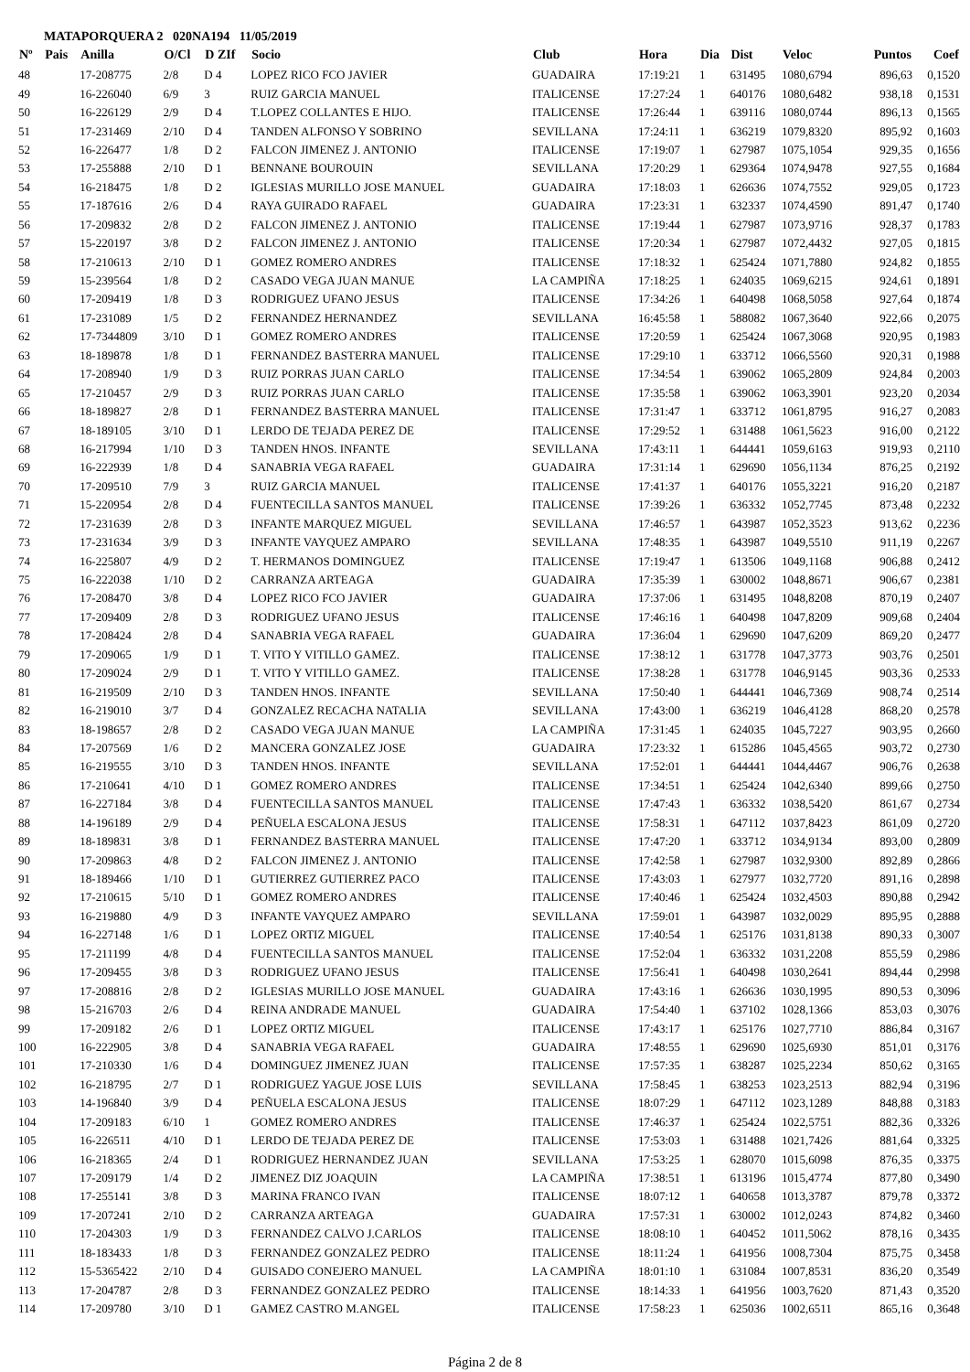MATAPORQUERA 2 020NA194 11/05/2019
| Nº | Pais | Anilla | O/Cl | D ZIf | Socio | Club | Hora | Dia | Dist | Veloc | Puntos | Coef |
| --- | --- | --- | --- | --- | --- | --- | --- | --- | --- | --- | --- | --- |
| 48 | | 17-208775 | 2/8 | D 4 | LOPEZ RICO FCO JAVIER | GUADAIRA | 17:19:21 | 1 | 631495 | 1080,6794 | 896,63 | 0,1520 |
| 49 | | 16-226040 | 6/9 | 3 | RUIZ GARCIA MANUEL | ITALICENSE | 17:27:24 | 1 | 640176 | 1080,6482 | 938,18 | 0,1531 |
| 50 | | 16-226129 | 2/9 | D 4 | T.LOPEZ COLLANTES E HIJO. | ITALICENSE | 17:26:44 | 1 | 639116 | 1080,0744 | 896,13 | 0,1565 |
| 51 | | 17-231469 | 2/10 | D 4 | TANDEN ALFONSO Y SOBRINO | SEVILLANA | 17:24:11 | 1 | 636219 | 1079,8320 | 895,92 | 0,1603 |
| 52 | | 16-226477 | 1/8 | D 2 | FALCON JIMENEZ J. ANTONIO | ITALICENSE | 17:19:07 | 1 | 627987 | 1075,1054 | 929,35 | 0,1656 |
| 53 | | 17-255888 | 2/10 | D 1 | BENNANE BOUROUIN | SEVILLANA | 17:20:29 | 1 | 629364 | 1074,9478 | 927,55 | 0,1684 |
| 54 | | 16-218475 | 1/8 | D 2 | IGLESIAS MURILLO JOSE MANUEL | GUADAIRA | 17:18:03 | 1 | 626636 | 1074,7552 | 929,05 | 0,1723 |
| 55 | | 17-187616 | 2/6 | D 4 | RAYA GUIRADO RAFAEL | GUADAIRA | 17:23:31 | 1 | 632337 | 1074,4590 | 891,47 | 0,1740 |
| 56 | | 17-209832 | 2/8 | D 2 | FALCON JIMENEZ J. ANTONIO | ITALICENSE | 17:19:44 | 1 | 627987 | 1073,9716 | 928,37 | 0,1783 |
| 57 | | 15-220197 | 3/8 | D 2 | FALCON JIMENEZ J. ANTONIO | ITALICENSE | 17:20:34 | 1 | 627987 | 1072,4432 | 927,05 | 0,1815 |
| 58 | | 17-210613 | 2/10 | D 1 | GOMEZ ROMERO ANDRES | ITALICENSE | 17:18:32 | 1 | 625424 | 1071,7880 | 924,82 | 0,1855 |
| 59 | | 15-239564 | 1/8 | D 2 | CASADO VEGA JUAN MANUE | LA CAMPIÑA | 17:18:25 | 1 | 624035 | 1069,6215 | 924,61 | 0,1891 |
| 60 | | 17-209419 | 1/8 | D 3 | RODRIGUEZ UFANO JESUS | ITALICENSE | 17:34:26 | 1 | 640498 | 1068,5058 | 927,64 | 0,1874 |
| 61 | | 17-231089 | 1/5 | D 2 | FERNANDEZ HERNANDEZ | SEVILLANA | 16:45:58 | 1 | 588082 | 1067,3640 | 922,66 | 0,2075 |
| 62 | | 17-7344809 | 3/10 | D 1 | GOMEZ ROMERO ANDRES | ITALICENSE | 17:20:59 | 1 | 625424 | 1067,3068 | 920,95 | 0,1983 |
| 63 | | 18-189878 | 1/8 | D 1 | FERNANDEZ BASTERRA MANUEL | ITALICENSE | 17:29:10 | 1 | 633712 | 1066,5560 | 920,31 | 0,1988 |
| 64 | | 17-208940 | 1/9 | D 3 | RUIZ PORRAS JUAN CARLO | ITALICENSE | 17:34:54 | 1 | 639062 | 1065,2809 | 924,84 | 0,2003 |
| 65 | | 17-210457 | 2/9 | D 3 | RUIZ PORRAS JUAN CARLO | ITALICENSE | 17:35:58 | 1 | 639062 | 1063,3901 | 923,20 | 0,2034 |
| 66 | | 18-189827 | 2/8 | D 1 | FERNANDEZ BASTERRA MANUEL | ITALICENSE | 17:31:47 | 1 | 633712 | 1061,8795 | 916,27 | 0,2083 |
| 67 | | 18-189105 | 3/10 | D 1 | LERDO DE TEJADA PEREZ DE | ITALICENSE | 17:29:52 | 1 | 631488 | 1061,5623 | 916,00 | 0,2122 |
| 68 | | 16-217994 | 1/10 | D 3 | TANDEN HNOS. INFANTE | SEVILLANA | 17:43:11 | 1 | 644441 | 1059,6163 | 919,93 | 0,2110 |
| 69 | | 16-222939 | 1/8 | D 4 | SANABRIA VEGA RAFAEL | GUADAIRA | 17:31:14 | 1 | 629690 | 1056,1134 | 876,25 | 0,2192 |
| 70 | | 17-209510 | 7/9 | 3 | RUIZ GARCIA MANUEL | ITALICENSE | 17:41:37 | 1 | 640176 | 1055,3221 | 916,20 | 0,2187 |
| 71 | | 15-220954 | 2/8 | D 4 | FUENTECILLA SANTOS MANUEL | ITALICENSE | 17:39:26 | 1 | 636332 | 1052,7745 | 873,48 | 0,2232 |
| 72 | | 17-231639 | 2/8 | D 3 | INFANTE MARQUEZ MIGUEL | SEVILLANA | 17:46:57 | 1 | 643987 | 1052,3523 | 913,62 | 0,2236 |
| 73 | | 17-231634 | 3/9 | D 3 | INFANTE VAYQUEZ AMPARO | SEVILLANA | 17:48:35 | 1 | 643987 | 1049,5510 | 911,19 | 0,2267 |
| 74 | | 16-225807 | 4/9 | D 2 | T. HERMANOS DOMINGUEZ | ITALICENSE | 17:19:47 | 1 | 613506 | 1049,1168 | 906,88 | 0,2412 |
| 75 | | 16-222038 | 1/10 | D 2 | CARRANZA ARTEAGA | GUADAIRA | 17:35:39 | 1 | 630002 | 1048,8671 | 906,67 | 0,2381 |
| 76 | | 17-208470 | 3/8 | D 4 | LOPEZ RICO FCO JAVIER | GUADAIRA | 17:37:06 | 1 | 631495 | 1048,8208 | 870,19 | 0,2407 |
| 77 | | 17-209409 | 2/8 | D 3 | RODRIGUEZ UFANO JESUS | ITALICENSE | 17:46:16 | 1 | 640498 | 1047,8209 | 909,68 | 0,2404 |
| 78 | | 17-208424 | 2/8 | D 4 | SANABRIA VEGA RAFAEL | GUADAIRA | 17:36:04 | 1 | 629690 | 1047,6209 | 869,20 | 0,2477 |
| 79 | | 17-209065 | 1/9 | D 1 | T. VITO Y VITILLO GAMEZ. | ITALICENSE | 17:38:12 | 1 | 631778 | 1047,3773 | 903,76 | 0,2501 |
| 80 | | 17-209024 | 2/9 | D 1 | T. VITO Y VITILLO GAMEZ. | ITALICENSE | 17:38:28 | 1 | 631778 | 1046,9145 | 903,36 | 0,2533 |
| 81 | | 16-219509 | 2/10 | D 3 | TANDEN HNOS. INFANTE | SEVILLANA | 17:50:40 | 1 | 644441 | 1046,7369 | 908,74 | 0,2514 |
| 82 | | 16-219010 | 3/7 | D 4 | GONZALEZ RECACHA NATALIA | SEVILLANA | 17:43:00 | 1 | 636219 | 1046,4128 | 868,20 | 0,2578 |
| 83 | | 18-198657 | 2/8 | D 2 | CASADO VEGA JUAN MANUE | LA CAMPIÑA | 17:31:45 | 1 | 624035 | 1045,7227 | 903,95 | 0,2660 |
| 84 | | 17-207569 | 1/6 | D 2 | MANCERA GONZALEZ JOSE | GUADAIRA | 17:23:32 | 1 | 615286 | 1045,4565 | 903,72 | 0,2730 |
| 85 | | 16-219555 | 3/10 | D 3 | TANDEN HNOS. INFANTE | SEVILLANA | 17:52:01 | 1 | 644441 | 1044,4467 | 906,76 | 0,2638 |
| 86 | | 17-210641 | 4/10 | D 1 | GOMEZ ROMERO ANDRES | ITALICENSE | 17:34:51 | 1 | 625424 | 1042,6340 | 899,66 | 0,2750 |
| 87 | | 16-227184 | 3/8 | D 4 | FUENTECILLA SANTOS MANUEL | ITALICENSE | 17:47:43 | 1 | 636332 | 1038,5420 | 861,67 | 0,2734 |
| 88 | | 14-196189 | 2/9 | D 4 | PEÑUELA ESCALONA JESUS | ITALICENSE | 17:58:31 | 1 | 647112 | 1037,8423 | 861,09 | 0,2720 |
| 89 | | 18-189831 | 3/8 | D 1 | FERNANDEZ BASTERRA MANUEL | ITALICENSE | 17:47:20 | 1 | 633712 | 1034,9134 | 893,00 | 0,2809 |
| 90 | | 17-209863 | 4/8 | D 2 | FALCON JIMENEZ J. ANTONIO | ITALICENSE | 17:42:58 | 1 | 627987 | 1032,9300 | 892,89 | 0,2866 |
| 91 | | 18-189466 | 1/10 | D 1 | GUTIERREZ GUTIERREZ PACO | ITALICENSE | 17:43:03 | 1 | 627977 | 1032,7720 | 891,16 | 0,2898 |
| 92 | | 17-210615 | 5/10 | D 1 | GOMEZ ROMERO ANDRES | ITALICENSE | 17:40:46 | 1 | 625424 | 1032,4503 | 890,88 | 0,2942 |
| 93 | | 16-219880 | 4/9 | D 3 | INFANTE VAYQUEZ AMPARO | SEVILLANA | 17:59:01 | 1 | 643987 | 1032,0029 | 895,95 | 0,2888 |
| 94 | | 16-227148 | 1/6 | D 1 | LOPEZ ORTIZ MIGUEL | ITALICENSE | 17:40:54 | 1 | 625176 | 1031,8138 | 890,33 | 0,3007 |
| 95 | | 17-211199 | 4/8 | D 4 | FUENTECILLA SANTOS MANUEL | ITALICENSE | 17:52:04 | 1 | 636332 | 1031,2208 | 855,59 | 0,2986 |
| 96 | | 17-209455 | 3/8 | D 3 | RODRIGUEZ UFANO JESUS | ITALICENSE | 17:56:41 | 1 | 640498 | 1030,2641 | 894,44 | 0,2998 |
| 97 | | 17-208816 | 2/8 | D 2 | IGLESIAS MURILLO JOSE MANUEL | GUADAIRA | 17:43:16 | 1 | 626636 | 1030,1995 | 890,53 | 0,3096 |
| 98 | | 15-216703 | 2/6 | D 4 | REINA ANDRADE MANUEL | GUADAIRA | 17:54:40 | 1 | 637102 | 1028,1366 | 853,03 | 0,3076 |
| 99 | | 17-209182 | 2/6 | D 1 | LOPEZ ORTIZ MIGUEL | ITALICENSE | 17:43:17 | 1 | 625176 | 1027,7710 | 886,84 | 0,3167 |
| 100 | | 16-222905 | 3/8 | D 4 | SANABRIA VEGA RAFAEL | GUADAIRA | 17:48:55 | 1 | 629690 | 1025,6930 | 851,01 | 0,3176 |
| 101 | | 17-210330 | 1/6 | D 4 | DOMINGUEZ JIMENEZ JUAN | ITALICENSE | 17:57:35 | 1 | 638287 | 1025,2234 | 850,62 | 0,3165 |
| 102 | | 16-218795 | 2/7 | D 1 | RODRIGUEZ YAGUE JOSE LUIS | SEVILLANA | 17:58:45 | 1 | 638253 | 1023,2513 | 882,94 | 0,3196 |
| 103 | | 14-196840 | 3/9 | D 4 | PEÑUELA ESCALONA JESUS | ITALICENSE | 18:07:29 | 1 | 647112 | 1023,1289 | 848,88 | 0,3183 |
| 104 | | 17-209183 | 6/10 | 1 | GOMEZ ROMERO ANDRES | ITALICENSE | 17:46:37 | 1 | 625424 | 1022,5751 | 882,36 | 0,3326 |
| 105 | | 16-226511 | 4/10 | D 1 | LERDO DE TEJADA PEREZ DE | ITALICENSE | 17:53:03 | 1 | 631488 | 1021,7426 | 881,64 | 0,3325 |
| 106 | | 16-218365 | 2/4 | D 1 | RODRIGUEZ HERNANDEZ JUAN | SEVILLANA | 17:53:25 | 1 | 628070 | 1015,6098 | 876,35 | 0,3375 |
| 107 | | 17-209179 | 1/4 | D 2 | JIMENEZ DIZ JOAQUIN | LA CAMPIÑA | 17:38:51 | 1 | 613196 | 1015,4774 | 877,80 | 0,3490 |
| 108 | | 17-255141 | 3/8 | D 3 | MARINA FRANCO IVAN | ITALICENSE | 18:07:12 | 1 | 640658 | 1013,3787 | 879,78 | 0,3372 |
| 109 | | 17-207241 | 2/10 | D 2 | CARRANZA ARTEAGA | GUADAIRA | 17:57:31 | 1 | 630002 | 1012,0243 | 874,82 | 0,3460 |
| 110 | | 17-204303 | 1/9 | D 3 | FERNANDEZ CALVO J.CARLOS | ITALICENSE | 18:08:10 | 1 | 640452 | 1011,5062 | 878,16 | 0,3435 |
| 111 | | 18-183433 | 1/8 | D 3 | FERNANDEZ GONZALEZ PEDRO | ITALICENSE | 18:11:24 | 1 | 641956 | 1008,7304 | 875,75 | 0,3458 |
| 112 | | 15-5365422 | 2/10 | D 4 | GUISADO CONEJERO MANUEL | LA CAMPIÑA | 18:01:10 | 1 | 631084 | 1007,8531 | 836,20 | 0,3549 |
| 113 | | 17-204787 | 2/8 | D 3 | FERNANDEZ GONZALEZ PEDRO | ITALICENSE | 18:14:33 | 1 | 641956 | 1003,7620 | 871,43 | 0,3520 |
| 114 | | 17-209780 | 3/10 | D 1 | GAMEZ CASTRO M.ANGEL | ITALICENSE | 17:58:23 | 1 | 625036 | 1002,6511 | 865,16 | 0,3648 |
Página 2 de 8